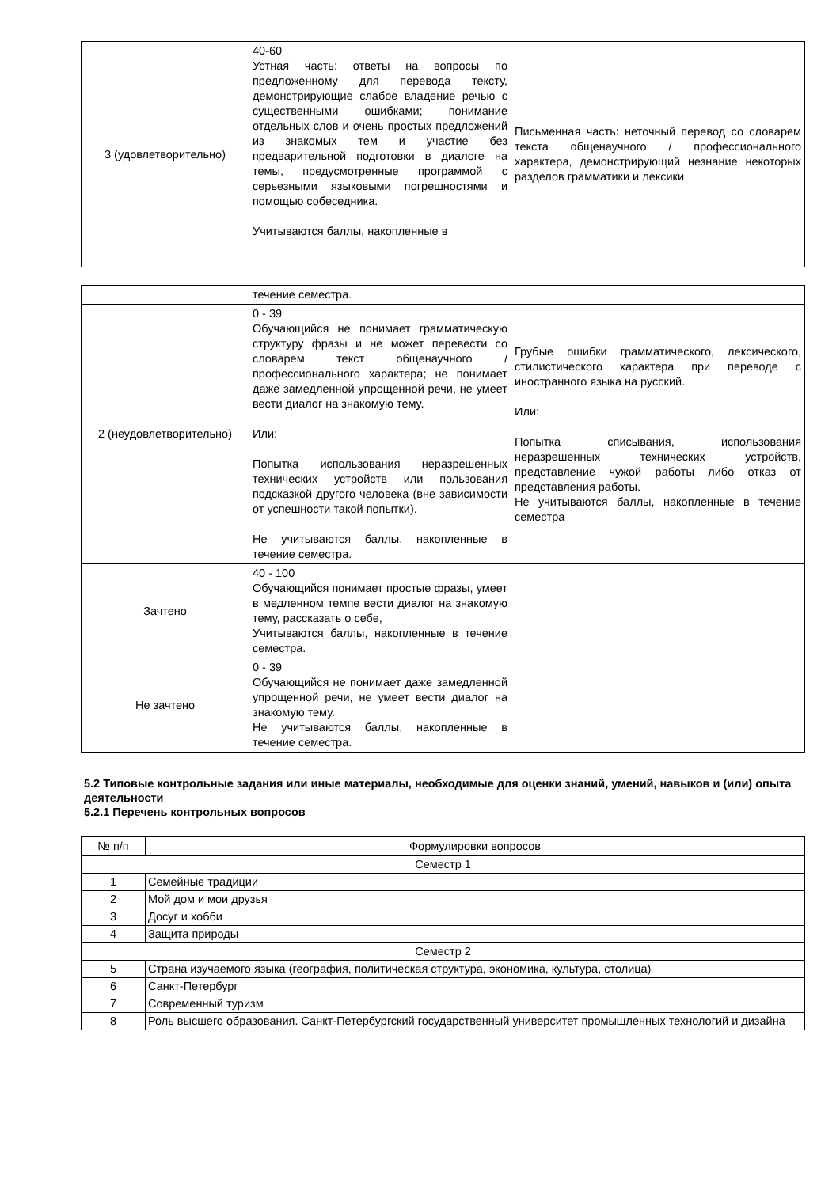| 3 (удовлетворительно) | 40-60 Устная часть: ответы на вопросы по предложенному для перевода тексту, демонстрирующие слабое владение речью с существенными ошибками; понимание отдельных слов и очень простых предложений из знакомых тем и участие без предварительной подготовки в диалоге на темы, предусмотренные программой с серьезными языковыми погрешностями и помощью собеседника. Учитываются баллы, накопленные в | Письменная часть: неточный перевод со словарем текста общенаучного / профессионального характера, демонстрирующий незнание некоторых разделов грамматики и лексики |
| | течение семестра. | |
| 2 (неудовлетворительно) | 0 - 39 Обучающийся не понимает грамматическую структуру фразы и не может перевести со словарем текст общенаучного / профессионального характера; не понимает даже замедленной упрощенной речи, не умеет вести диалог на знакомую тему. Или: Попытка использования неразрешенных технических устройств или пользования подсказкой другого человека (вне зависимости от успешности такой попытки). Не учитываются баллы, накопленные в течение семестра. | Грубые ошибки грамматического, лексического, стилистического характера при переводе с иностранного языка на русский. Или: Попытка списывания, использования неразрешенных технических устройств, представление чужой работы либо отказ от представления работы. Не учитываются баллы, накопленные в течение семестра |
| Зачтено | 40 - 100 Обучающийся понимает простые фразы, умеет в медленном темпе вести диалог на знакомую тему, рассказать о себе, Учитываются баллы, накопленные в течение семестра. | |
| Не зачтено | 0 - 39 Обучающийся не понимает даже замедленной упрощенной речи, не умеет вести диалог на знакомую тему. Не учитываются баллы, накопленные в течение семестра. | |
5.2 Типовые контрольные задания или иные материалы, необходимые для оценки знаний, умений, навыков и (или) опыта деятельности
5.2.1 Перечень контрольных вопросов
| № п/п | Формулировки вопросов |
| --- | --- |
| Семестр 1 | |
| 1 | Семейные традиции |
| 2 | Мой дом и мои друзья |
| 3 | Досуг и хобби |
| 4 | Защита природы |
| Семестр 2 | |
| 5 | Страна изучаемого языка (география, политическая структура, экономика, культура, столица) |
| 6 | Санкт-Петербург |
| 7 | Современный туризм |
| 8 | Роль высшего образования. Санкт-Петербургский государственный университет промышленных технологий и дизайна |